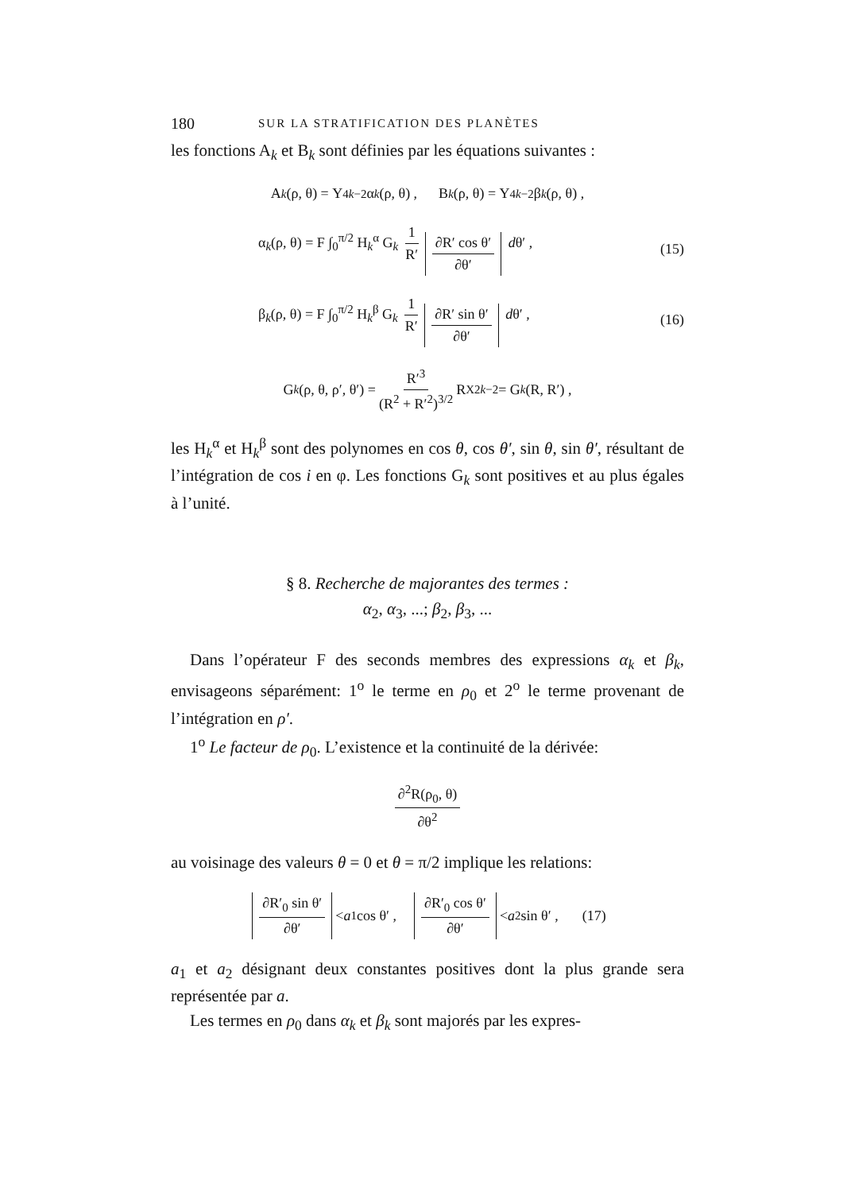180 SUR LA STRATIFICATION DES PLANÈTES
les fonctions A<sub>k</sub> et B<sub>k</sub> sont définies par les équations suivantes :
A<sub>k</sub> (ρ, θ) = Y<sub>4k−2</sub> α<sub>k</sub> (ρ, θ) , B<sub>k</sub> (ρ, θ) = Y<sub>4k−2</sub> β<sub>k</sub> (ρ, θ) ,
α<sub>k</sub>(ρ, θ) = F ∫<sub>0</sub><sup>π/2</sup> H<sub>k</sub><sup>α</sup> G<sub>k</sub> 1 R′ ∂R′ cos θ′ ∂θ′ dθ′ , (15)
β<sub>k</sub>(ρ, θ) = F ∫<sub>0</sub><sup>π/2</sup> H<sub>k</sub><sup>β</sup> G<sub>k</sub> 1 R′ ∂R′ sin θ′ ∂θ′ dθ′ , (16)
G<sub>k</sub> (ρ, θ, ρ′, θ′) = R′<sup>3</sup> (R<sup>2</sup> + R′<sup>2</sup>)<sup>3/2</sup> R<sub>X</sub><sup>2k−2</sup> = G<sub>k</sub> (R, R′) ,
les H<sub>k</sub><sup>α</sup> et H<sub>k</sub><sup>β</sup> sont des polynomes en cos θ, cos θ′, sin θ, sin θ′, résultant de l’intégration de cos i en φ. Les fonctions G<sub>k</sub> sont positives et au plus égales à l’unité.
§ 8. Recherche de majorantes des termes :
α<sub>2</sub>, α<sub>3</sub>, ...; β<sub>2</sub>, β<sub>3</sub>, ...
Dans l’opérateur F des seconds membres des expressions α<sub>k</sub> et β<sub>k</sub>, envisageons séparément: 1<sup>o</sup> le terme en ρ<sub>0</sub> et 2<sup>o</sup> le terme provenant de l’intégration en ρ′.
1<sup>o</sup> Le facteur de ρ<sub>0</sub>. L’existence et la continuité de la dérivée:
∂<sup>2</sup>R(ρ<sub>0</sub>, θ) ∂θ<sup>2</sup>
au voisinage des valeurs θ = 0 et θ = π/2 implique les relations:
∂R′<sub>0</sub> sin θ′ ∂θ′ < a<sub>1</sub> cos θ′ , ∂R′<sub>0</sub> cos θ′ ∂θ′ < a<sub>2</sub> sin θ′ , (17)
a<sub>1</sub> et a<sub>2</sub> désignant deux constantes positives dont la plus grande sera représentée par a.
Les termes en ρ<sub>0</sub> dans α<sub>k</sub> et β<sub>k</sub> sont majorés par les expres-